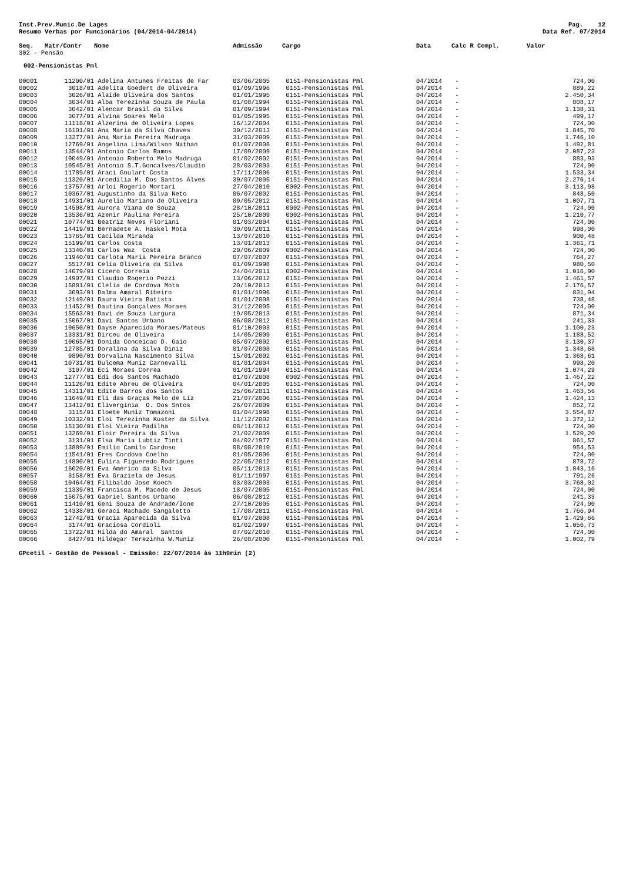Inst.Prev.Munic.De Lages
Resumo Verbas por Funcionários (04/2014-04/2014)
Pag. 12
Data Ref. 07/2014
| Seq. | Matr/Contr | Nome | Admissão | Cargo | Data | Calc R Compl. | Valor |
| --- | --- | --- | --- | --- | --- | --- | --- |
| 302 - Pensão | | | | | | | |
| 002-Pensionistas Pml | | | | | | | |
| 00001 | 11290/01 | Adelina Antunes Freitas de Far | 03/06/2005 | 0151-Pensionistas Pml | 04/2014 | - | 724,00 |
| 00002 | 3018/01 | Adelita Goedert de Oliveira | 01/09/1996 | 0151-Pensionistas Pml | 04/2014 | - | 889,22 |
| 00003 | 3026/01 | Alaide Oliveira dos Santos | 01/01/1995 | 0151-Pensionistas Pml | 04/2014 | - | 2.450,34 |
| 00004 | 3034/01 | Alba Terezinha Souza de Paula | 01/08/1994 | 0151-Pensionistas Pml | 04/2014 | - | 808,17 |
| 00005 | 3042/01 | Alencar Brasil da Silva | 01/09/1994 | 0151-Pensionistas Pml | 04/2014 | - | 1.138,31 |
| 00006 | 3077/01 | Alvina Soares Melo | 01/05/1995 | 0151-Pensionistas Pml | 04/2014 | - | 499,17 |
| 00007 | 11118/01 | Alzerina de Oliveira Lopes | 16/12/2004 | 0151-Pensionistas Pml | 04/2014 | - | 724,00 |
| 00008 | 16101/01 | Ana Maria da Silva Chaves | 30/12/2013 | 0151-Pensionistas Pml | 04/2014 | - | 1.845,70 |
| 00009 | 13277/01 | Ana Maria Pereira Madruga | 31/03/2009 | 0151-Pensionistas Pml | 04/2014 | - | 1.746,10 |
| 00010 | 12769/01 | Angelina Lima/Wilson Nathan | 01/07/2008 | 0151-Pensionistas Pml | 04/2014 | - | 1.492,81 |
| 00011 | 13544/01 | Antonio Carlos Ramos | 17/09/2009 | 0151-Pensionistas Pml | 04/2014 | - | 2.087,23 |
| 00012 | 10049/01 | Antonio Roberto Melo Madruga | 01/02/2002 | 0151-Pensionistas Pml | 04/2014 | - | 883,93 |
| 00013 | 10545/01 | Antonio S.T.Goncalves/Claudio | 28/03/2003 | 0151-Pensionistas Pml | 04/2014 | - | 724,00 |
| 00014 | 11789/01 | Araci Goulart Costa | 17/11/2006 | 0151-Pensionistas Pml | 04/2014 | - | 1.533,34 |
| 00015 | 11320/01 | Arcedilia M. Dos Santos Alves | 30/07/2005 | 0151-Pensionistas Pml | 04/2014 | - | 2.276,14 |
| 00016 | 13757/01 | Arloi Rogerio Mortari | 27/04/2010 | 0002-Pensionistas Pml | 04/2014 | - | 3.113,98 |
| 00017 | 10367/01 | Augustinho da Silva Neto | 06/07/2002 | 0151-Pensionistas Pml | 04/2014 | - | 848,50 |
| 00018 | 14931/01 | Aurelio Mariano de Oliveira | 09/05/2012 | 0151-Pensionistas Pml | 04/2014 | - | 1.007,71 |
| 00019 | 14508/01 | Aurora Viana de Souza | 28/10/2011 | 0002-Pensionistas Pml | 04/2014 | - | 724,00 |
| 00020 | 13536/01 | Azenir Paulina Pereira | 25/10/2009 | 0002-Pensionistas Pml | 04/2014 | - | 1.210,77 |
| 00021 | 10774/01 | Beatriz Neves Floriani | 01/03/2004 | 0151-Pensionistas Pml | 04/2014 | - | 724,00 |
| 00022 | 14419/01 | Bernadete A. Haskel Mota | 30/09/2011 | 0151-Pensionistas Pml | 04/2014 | - | 998,00 |
| 00023 | 13765/01 | Cacilda Miranda | 13/07/2010 | 0151-Pensionistas Pml | 04/2014 | - | 900,48 |
| 00024 | 15199/01 | Carlos Costa | 13/01/2013 | 0151-Pensionistas Pml | 04/2014 | - | 1.361,71 |
| 00025 | 13340/01 | Carlos Waz Costa | 20/06/2009 | 0002-Pensionistas Pml | 04/2014 | - | 724,00 |
| 00026 | 11940/01 | Carlota Maria Pereira Branco | 07/07/2007 | 0151-Pensionistas Pml | 04/2014 | - | 764,27 |
| 00027 | 5517/01 | Celia Oliveira da Silva | 01/09/1998 | 0151-Pensionistas Pml | 04/2014 | - | 980,50 |
| 00028 | 14079/01 | Cicero Correia | 24/04/2011 | 0002-Pensionistas Pml | 04/2014 | - | 1.016,90 |
| 00029 | 14907/01 | Claudio Rogerio Pezzi | 13/06/2012 | 0151-Pensionistas Pml | 04/2014 | - | 1.461,57 |
| 00030 | 15881/01 | Clelia de Cordova Mota | 20/10/2013 | 0151-Pensionistas Pml | 04/2014 | - | 2.176,57 |
| 00031 | 3093/01 | Dalma Amaral Ribeiro | 01/01/1996 | 0151-Pensionistas Pml | 04/2014 | - | 831,94 |
| 00032 | 12149/01 | Daura Vieira Batista | 01/01/2008 | 0151-Pensionistas Pml | 04/2014 | - | 738,48 |
| 00033 | 11452/01 | Dautina Gonçalves Moraes | 31/12/2005 | 0151-Pensionistas Pml | 04/2014 | - | 724,00 |
| 00034 | 15563/01 | Davi de Souza Largura | 19/05/2013 | 0151-Pensionistas Pml | 04/2014 | - | 871,34 |
| 00035 | 15067/01 | Davi Santos Urbano | 06/08/2012 | 0151-Pensionistas Pml | 04/2014 | - | 241,33 |
| 00036 | 10650/01 | Dayse Aparecida Moraes/Mateus | 01/10/2003 | 0151-Pensionistas Pml | 04/2014 | - | 1.100,23 |
| 00037 | 13331/01 | Dirceu de Oliveira | 14/05/2009 | 0151-Pensionistas Pml | 04/2014 | - | 1.188,52 |
| 00038 | 10065/01 | Donida Conceicao D. Gaio | 05/07/2002 | 0151-Pensionistas Pml | 04/2014 | - | 3.130,37 |
| 00039 | 12785/01 | Doralina da Silva Diniz | 01/07/2008 | 0151-Pensionistas Pml | 04/2014 | - | 1.348,68 |
| 00040 | 9890/01 | Dorvalina Nascimento Silva | 15/01/2002 | 0151-Pensionistas Pml | 04/2014 | - | 1.368,61 |
| 00041 | 10731/01 | Dulcema Muniz Carnevalli | 01/01/2004 | 0151-Pensionistas Pml | 04/2014 | - | 998,20 |
| 00042 | 3107/01 | Eci Moraes Correa | 01/01/1994 | 0151-Pensionistas Pml | 04/2014 | - | 1.074,29 |
| 00043 | 12777/01 | Edi dos Santos Machado | 01/07/2008 | 0002-Pensionistas Pml | 04/2014 | - | 1.467,22 |
| 00044 | 11126/01 | Edite Abreu de Oliveira | 04/01/2005 | 0151-Pensionistas Pml | 04/2014 | - | 724,00 |
| 00045 | 14311/01 | Edite Barros dos Santos | 25/06/2011 | 0151-Pensionistas Pml | 04/2014 | - | 1.463,56 |
| 00046 | 11649/01 | Eli das Graças Melo de Liz | 21/07/2006 | 0151-Pensionistas Pml | 04/2014 | - | 1.424,13 |
| 00047 | 13412/01 | Eliverginia O. Dos Sntos | 26/07/2009 | 0151-Pensionistas Pml | 04/2014 | - | 852,72 |
| 00048 | 3115/01 | Eloete Muniz Tomazoni | 01/04/1998 | 0151-Pensionistas Pml | 04/2014 | - | 3.554,87 |
| 00049 | 10332/01 | Eloi Terezinha Kuster da Silva | 11/12/2002 | 0151-Pensionistas Pml | 04/2014 | - | 1.372,12 |
| 00050 | 15130/01 | Eloi Vieira Padilha | 08/11/2012 | 0151-Pensionistas Pml | 04/2014 | - | 724,00 |
| 00051 | 13269/01 | Eloir Pereira da Silva | 21/02/2009 | 0151-Pensionistas Pml | 04/2014 | - | 1.520,20 |
| 00052 | 3131/01 | Elsa Maria Lubtiz Tinti | 04/02/1977 | 0151-Pensionistas Pml | 04/2014 | - | 861,57 |
| 00053 | 13889/01 | Emilio Camilo Cardoso | 08/08/2010 | 0151-Pensionistas Pml | 04/2014 | - | 954,53 |
| 00054 | 11541/01 | Eres Cordova Coelho | 01/05/2006 | 0151-Pensionistas Pml | 04/2014 | - | 724,00 |
| 00055 | 14800/01 | Eulira Figueredo Rodrigues | 22/05/2012 | 0151-Pensionistas Pml | 04/2014 | - | 878,72 |
| 00056 | 16020/01 | Eva Américo da Silva | 05/11/2013 | 0151-Pensionistas Pml | 04/2014 | - | 1.843,16 |
| 00057 | 3158/01 | Eva Graziela de Jesus | 01/11/1997 | 0151-Pensionistas Pml | 04/2014 | - | 791,26 |
| 00058 | 10464/01 | Filibaldo Jose Koech | 03/03/2003 | 0151-Pensionistas Pml | 04/2014 | - | 3.768,02 |
| 00059 | 11339/01 | Francisca M. Macedo de Jesus | 18/07/2005 | 0151-Pensionistas Pml | 04/2014 | - | 724,00 |
| 00060 | 15075/01 | Gabriel Santos Urbano | 06/08/2012 | 0151-Pensionistas Pml | 04/2014 | - | 241,33 |
| 00061 | 11410/01 | Geni Souza de Andrade/Ione | 27/10/2005 | 0151-Pensionistas Pml | 04/2014 | - | 724,00 |
| 00062 | 14338/01 | Geraci Machado Sangaletto | 17/08/2011 | 0151-Pensionistas Pml | 04/2014 | - | 1.766,94 |
| 00063 | 12742/01 | Gracia Aparecida da Silva | 01/07/2008 | 0151-Pensionistas Pml | 04/2014 | - | 1.429,66 |
| 00064 | 3174/01 | Graciosa Cordioli | 01/02/1997 | 0151-Pensionistas Pml | 04/2014 | - | 1.056,73 |
| 00065 | 13722/01 | Hilda do Amaral Santos | 07/02/2010 | 0151-Pensionistas Pml | 04/2014 | - | 724,00 |
| 00066 | 8427/01 | Hildegar Terezinha W.Muniz | 26/08/2000 | 0151-Pensionistas Pml | 04/2014 | - | 1.002,79 |
GPcetil - Gestão de Pessoal - Emissão: 22/07/2014 às 11h9min (2)